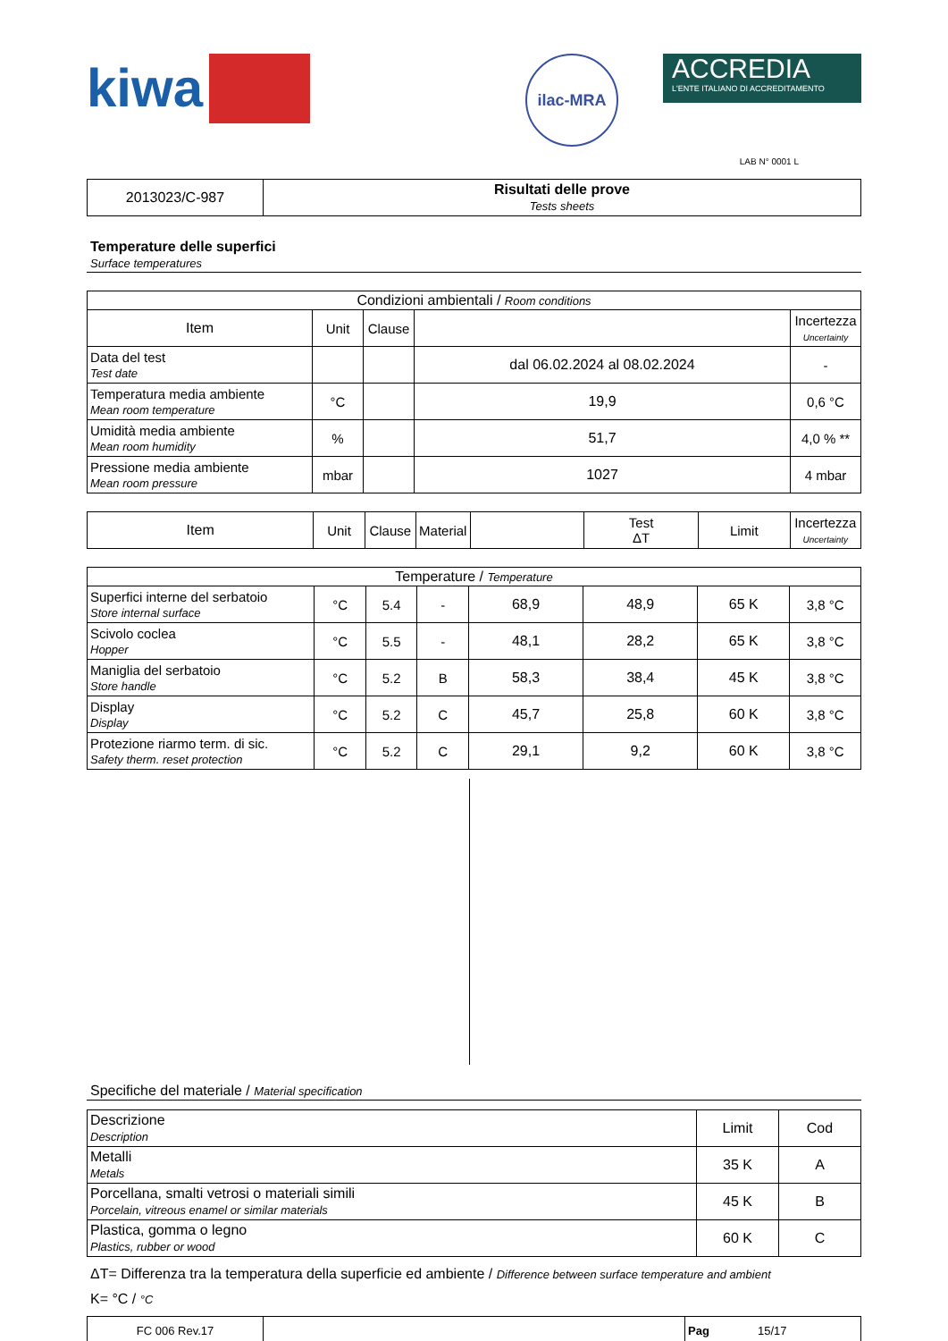kiwa
ilac-MRA
ACCREDIA
L'ENTE ITALIANO DI ACCREDITAMENTO
LAB N° 0001 L
| 2013023/C-987 | Risultati delle prove Tests sheets |
Temperature delle superfici
Surface temperatures
| Condizioni ambientali / Room conditions | | | | |
| Item | Unit | Clause | | Incertezza Uncertainty |
| Data del test Test date | | | dal 06.02.2024 al 08.02.2024 | - |
| Temperatura media ambiente Mean room temperature | °C | | 19,9 | 0,6 °C |
| Umidità media ambiente Mean room humidity | % | | 51,7 | 4,0 % ** |
| Pressione media ambiente Mean room pressure | mbar | | 1027 | 4 mbar |
| Item | Unit | Clause | Material | | Test ΔT | Limit | Incertezza Uncertainty |
| Temperature / Temperature | | | | | | | |
| Superfici interne del serbatoio Store internal surface | °C | 5.4 | - | 68,9 | 48,9 | 65 K | 3,8 °C |
| Scivolo coclea Hopper | °C | 5.5 | - | 48,1 | 28,2 | 65 K | 3,8 °C |
| Maniglia del serbatoio Store handle | °C | 5.2 | B | 58,3 | 38,4 | 45 K | 3,8 °C |
| Display Display | °C | 5.2 | C | 45,7 | 25,8 | 60 K | 3,8 °C |
| Protezione riarmo term. di sic. Safety therm. reset protection | °C | 5.2 | C | 29,1 | 9,2 | 60 K | 3,8 °C |
Specifiche del materiale / Material specification
| Descrizione Description | Limit | Cod |
| Metalli Metals | 35 K | A |
| Porcellana, smalti vetrosi o materiali simili Porcelain, vitreous enamel or similar materials | 45 K | B |
| Plastica, gomma o legno Plastics, rubber or wood | 60 K | C |
ΔT= Differenza tra la temperatura della superficie ed ambiente / Difference between surface temperature and ambient
K= °C / °C
| FC 006 Rev.17 | | Pag 15/17 |